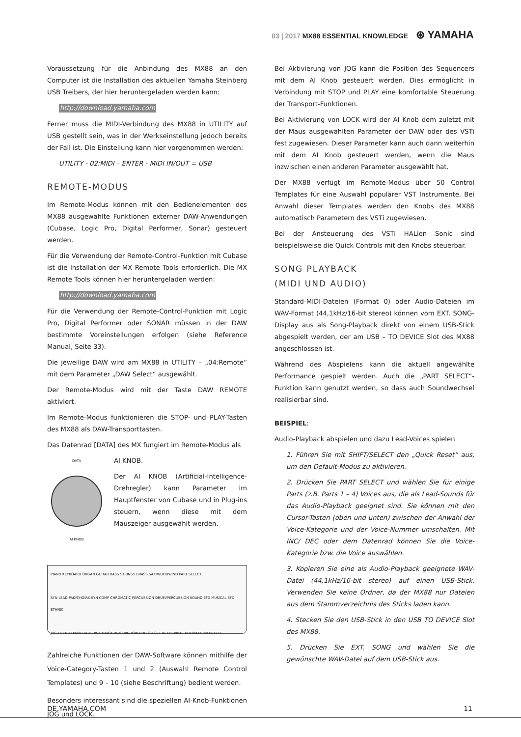03 | 2017 MX88 ESSENTIAL KNOWLEDGE ⊛ YAMAHA
Voraussetzung für die Anbindung des MX88 an den Computer ist die Installation des aktuellen Yamaha Steinberg USB Treibers, der hier heruntergeladen werden kann:
http://download.yamaha.com
Ferner muss die MIDI-Verbindung des MX88 in UTILITY auf USB gestellt sein, was in der Werkseinstellung jedoch bereits der Fall ist. Die Einstellung kann hier vorgenommen werden:
UTILITY - 02:MIDI – ENTER - MIDI IN/OUT = USB
REMOTE-MODUS
Im Remote-Modus können mit den Bedienelementen des MX88 ausgewählte Funktionen externer DAW-Anwendungen (Cubase, Logic Pro, Digital Performer, Sonar) gesteuert werden.
Für die Verwendung der Remote-Control-Funktion mit Cubase ist die Installation der MX Remote Tools erforderlich. Die MX Remote Tools können hier heruntergeladen werden:
http://download.yamaha.com
Für die Verwendung der Remote-Control-Funktion mit Logic Pro, Digital Performer oder SONAR müssen in der DAW bestimmte Voreinstellungen erfolgen (siehe Reference Manual, Seite 33).
Die jeweilige DAW wird am MX88 in UTILITY – „04:Remote“ mit dem Parameter „DAW Select“ ausgewählt.
Der Remote-Modus wird mit der Taste DAW REMOTE aktiviert.
Im Remote-Modus funktionieren die STOP- und PLAY-Tasten des MX88 als DAW-Transporttasten.
Das Datenrad [DATA] des MX fungiert im Remote-Modus als
DATA
AI KNOB
AI KNOB.
Der AI KNOB (Artificial-Intelligence-Drehregler) kann Parameter im Hauptfenster von Cubase und in Plug-ins steuern, wenn diese mit dem Mauszeiger ausgewählt werden.
PIANO KEYBOARD ORGAN GUITAR BASS STRINGS BRASS SAX/WOODWIND PART SELECT
SYN LEAD PAD/CHOIRS SYN COMP CHROMATIC PERCUSSION DRUM/PERCUSSION SOUND EFX MUSICAL EFX ETHNIC
JOG LOCK AI KNOB ADD INST TRACK VSTi WINDOW EDIT CH SET READ WRITE AUTOMATION DELETE
Zahlreiche Funktionen der DAW-Software können mithilfe der Voice-Category-Tasten 1 und 2 (Auswahl Remote Control Templates) und 9 – 10 (siehe Beschriftung) bedient werden.
Besonders interessant sind die speziellen AI-Knob-Funktionen JOG und LOCK.
Bei Aktivierung von JOG kann die Position des Sequencers mit dem AI Knob gesteuert werden. Dies ermöglicht in Verbindung mit STOP und PLAY eine komfortable Steuerung der Transport-Funktionen.
Bei Aktivierung von LOCK wird der AI Knob dem zuletzt mit der Maus ausgewählten Parameter der DAW oder des VSTi fest zugewiesen. Dieser Parameter kann auch dann weiterhin mit dem AI Knob gesteuert werden, wenn die Maus inzwischen einen anderen Parameter ausgewählt hat.
Der MX88 verfügt im Remote-Modus über 50 Control Templates für eine Auswahl populärer VST Instrumente. Bei Anwahl dieser Templates werden den Knobs des MX88 automatisch Parametern des VSTi zugewiesen.
Bei der Ansteuerung des VSTi HALion Sonic sind beispielsweise die Quick Controls mit den Knobs steuerbar.
SONG PLAYBACK
(MIDI UND AUDIO)
Standard-MIDI-Dateien (Format 0) oder Audio-Dateien im WAV-Format (44,1kHz/16-bit stereo) können vom EXT. SONG-Display aus als Song-Playback direkt von einem USB-Stick abgespielt werden, der am USB – TO DEVICE Slot des MX88 angeschlossen ist.
Während des Abspielens kann die aktuell angewählte Performance gespielt werden. Auch die „PART SELECT“-Funktion kann genutzt werden, so dass auch Soundwechsel realisierbar sind.
BEISPIEL:
Audio-Playback abspielen und dazu Lead-Voices spielen
1. Führen Sie mit SHIFT/SELECT den „Quick Reset“ aus, um den Default-Modus zu aktivieren.
2. Drücken Sie PART SELECT und wählen Sie für einige Parts (z.B. Parts 1 – 4) Voices aus, die als Lead-Sounds für das Audio-Playback geeignet sind. Sie können mit den Cursor-Tasten (oben und unten) zwischen der Anwahl der Voice-Kategorie und der Voice-Nummer umschalten. Mit INC/ DEC oder dem Datenrad können Sie die Voice-Kategorie bzw. die Voice auswählen.
3. Kopieren Sie eine als Audio-Playback geeignete WAV-Datei (44,1kHz/16-bit stereo) auf einen USB-Stick. Verwenden Sie keine Ordner, da der MX88 nur Dateien aus dem Stammverzeichnis des Sticks laden kann.
4. Stecken Sie den USB-Stick in den USB TO DEVICE Slot des MX88.
5. Drücken Sie EXT. SONG und wählen Sie die gewünschte WAV-Datei auf dem USB-Stick aus.
DE.YAMAHA.COM 11